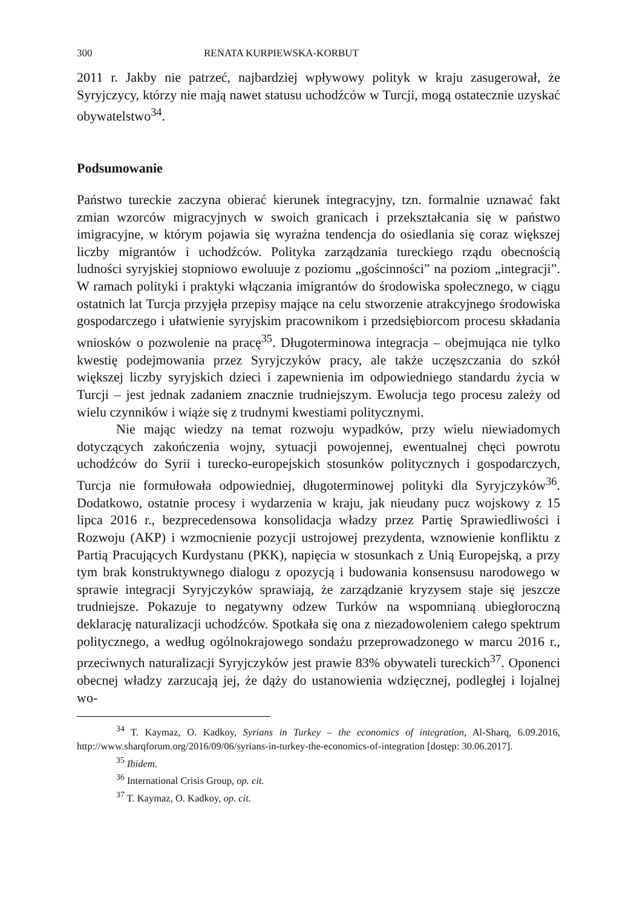300 RENATA KURPIEWSKA-KORBUT
2011 r. Jakby nie patrzeć, najbardziej wpływowy polityk w kraju zasugerował, że Syryjczycy, którzy nie mają nawet statusu uchodźców w Turcji, mogą ostatecznie uzyskać obywatelstwo<sup>34</sup>.
Podsumowanie
Państwo tureckie zaczyna obierać kierunek integracyjny, tzn. formalnie uznawać fakt zmian wzorców migracyjnych w swoich granicach i przekształcania się w państwo imigracyjne, w którym pojawia się wyraźna tendencja do osiedlania się coraz większej liczby migrantów i uchodźców. Polityka zarządzania tureckiego rządu obecnością ludności syryjskiej stopniowo ewoluuje z poziomu „gościnności” na poziom „integracji”. W ramach polityki i praktyki włączania imigrantów do środowiska społecznego, w ciągu ostatnich lat Turcja przyjęła przepisy mające na celu stworzenie atrakcyjnego środowiska gospodarczego i ułatwienie syryjskim pracownikom i przedsiębiorcom procesu składania wniosków o pozwolenie na pracę<sup>35</sup>. Długoterminowa integracja – obejmująca nie tylko kwestię podejmowania przez Syryjczyków pracy, ale także uczęszczania do szkół większej liczby syryjskich dzieci i zapewnienia im odpowiedniego standardu życia w Turcji – jest jednak zadaniem znacznie trudniejszym. Ewolucja tego procesu zależy od wielu czynników i wiąże się z trudnymi kwestiami politycznymi.
Nie mając wiedzy na temat rozwoju wypadków, przy wielu niewiadomych dotyczących zakończenia wojny, sytuacji powojennej, ewentualnej chęci powrotu uchodźców do Syrii i turecko-europejskich stosunków politycznych i gospodarczych, Turcja nie formułowała odpowiedniej, długoterminowej polityki dla Syryjczyków<sup>36</sup>. Dodatkowo, ostatnie procesy i wydarzenia w kraju, jak nieudany pucz wojskowy z 15 lipca 2016 r., bezprecedensowa konsolidacja władzy przez Partię Sprawiedliwości i Rozwoju (AKP) i wzmocnienie pozycji ustrojowej prezydenta, wznowienie konfliktu z Partią Pracujących Kurdystanu (PKK), napięcia w stosunkach z Unią Europejską, a przy tym brak konstruktywnego dialogu z opozycją i budowania konsensusu narodowego w sprawie integracji Syryjczyków sprawiają, że zarządzanie kryzysem staje się jeszcze trudniejsze. Pokazuje to negatywny odzew Turków na wspomnianą ubiegłoroczną deklarację naturalizacji uchodźców. Spotkała się ona z niezadowoleniem całego spektrum politycznego, a według ogólnokrajowego sondażu przeprowadzonego w marcu 2016 r., przeciwnych naturalizacji Syryjczyków jest prawie 83% obywateli tureckich<sup>37</sup>. Oponenci obecnej władzy zarzucają jej, że dąży do ustanowienia wdzięcznej, podległej i lojalnej wo-
<sup>34</sup> T. Kaymaz, O. Kadkoy, Syrians in Turkey – the economics of integration, Al-Sharq, 6.09.2016, http://www.sharqforum.org/2016/09/06/syrians-in-turkey-the-economics-of-integration [dostęp: 30.06.2017].
<sup>35</sup> Ibidem.
<sup>36</sup> International Crisis Group, op. cit.
<sup>37</sup> T. Kaymaz, O. Kadkoy, op. cit.